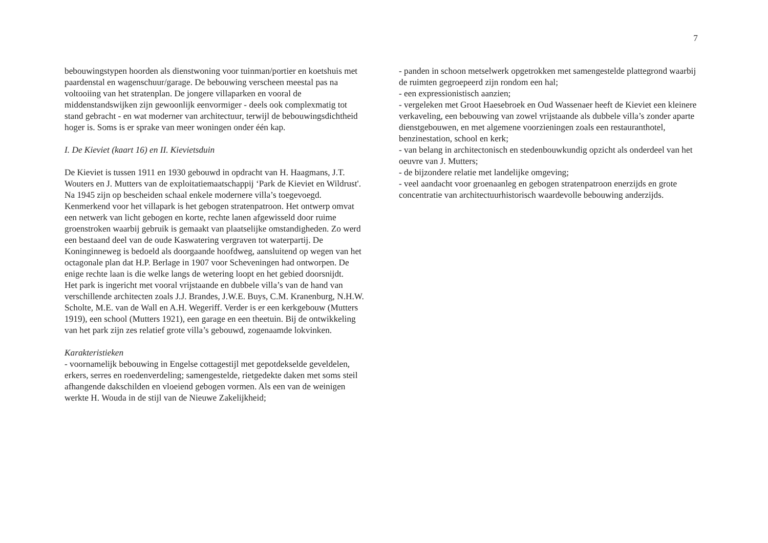7
bebouwingstypen hoorden als dienstwoning voor tuinman/portier en koetshuis met paardenstal en wagenschuur/garage. De bebouwing verscheen meestal pas na voltooiing van het stratenplan. De jongere villaparken en vooral de middenstandswijken zijn gewoonlijk eenvormiger - deels ook complexmatig tot stand gebracht - en wat moderner van architectuur, terwijl de bebouwingsdichtheid hoger is. Soms is er sprake van meer woningen onder één kap.
I. De Kieviet (kaart 16) en II. Kievietsduin
De Kieviet is tussen 1911 en 1930 gebouwd in opdracht van H. Haagmans, J.T. Wouters en J. Mutters van de exploitatiemaatschappij ‘Park de Kieviet en Wildrust'. Na 1945 zijn op bescheiden schaal enkele modernere villa’s toegevoegd.
Kenmerkend voor het villapark is het gebogen stratenpatroon. Het ontwerp omvat een netwerk van licht gebogen en korte, rechte lanen afgewisseld door ruime groenstroken waarbij gebruik is gemaakt van plaatselijke omstandigheden. Zo werd een bestaand deel van de oude Kaswatering vergraven tot waterpartij. De Koninginneweg is bedoeld als doorgaande hoofdweg, aansluitend op wegen van het octagonale plan dat H.P. Berlage in 1907 voor Scheveningen had ontworpen. De enige rechte laan is die welke langs de wetering loopt en het gebied doorsnijdt.
Het park is ingericht met vooral vrijstaande en dubbele villa’s van de hand van verschillende architecten zoals J.J. Brandes, J.W.E. Buys, C.M. Kranenburg, N.H.W. Scholte, M.E. van de Wall en A.H. Wegeriff. Verder is er een kerkgebouw (Mutters 1919), een school (Mutters 1921), een garage en een theetuin. Bij de ontwikkeling van het park zijn zes relatief grote villa’s gebouwd, zogenaamde lokvinken.
Karakteristieken
- voornamelijk bebouwing in Engelse cottagestijl met gepotdekselde geveldelen, erkers, serres en roedenverdeling; samengestelde, rietgedekte daken met soms steil afhangende dakschilden en vloeiend gebogen vormen. Als een van de weinigen werkte H. Wouda in de stijl van de Nieuwe Zakelijkheid;
- panden in schoon metselwerk opgetrokken met samengestelde plattegrond waarbij de ruimten gegroepeerd zijn rondom een hal;
- een expressionistisch aanzien;
- vergeleken met Groot Haesebroek en Oud Wassenaer heeft de Kieviet een kleinere verkaveling, een bebouwing van zowel vrijstaande als dubbele villa’s zonder aparte dienstgebouwen, en met algemene voorzieningen zoals een restauranthotel, benzinestation, school en kerk;
- van belang in architectonisch en stedenbouwkundig opzicht als onderdeel van het oeuvre van J. Mutters;
- de bijzondere relatie met landelijke omgeving;
- veel aandacht voor groenaanleg en gebogen stratenpatroon enerzijds en grote concentratie van architectuurhistorisch waardevolle bebouwing anderzijds.